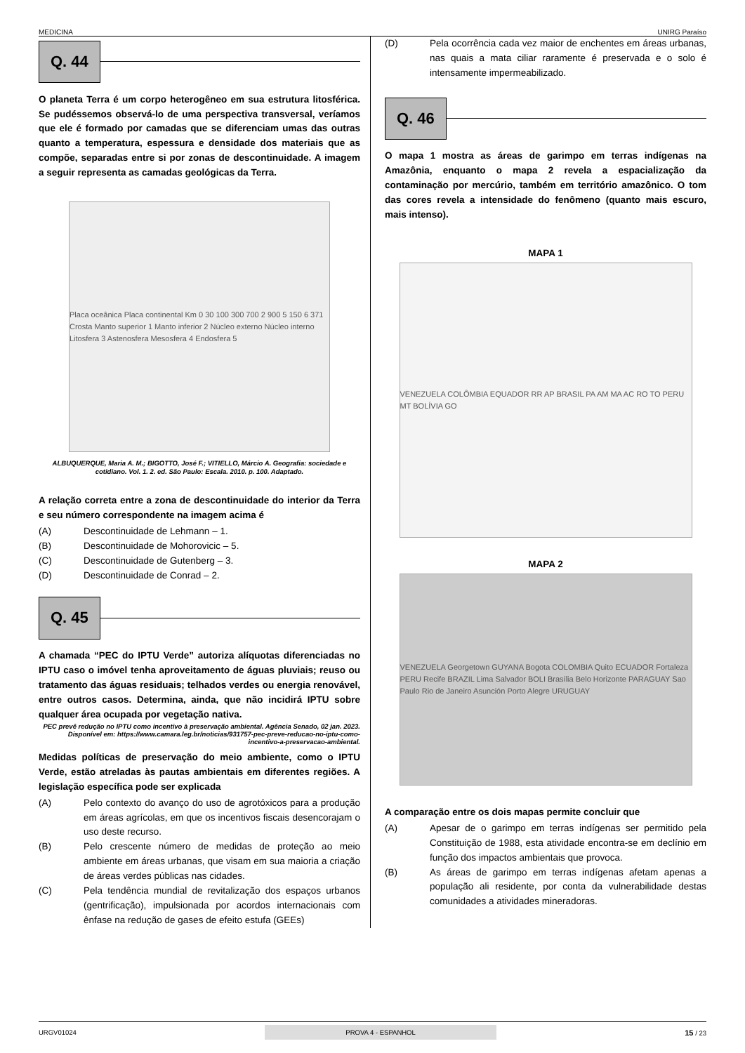MEDICINA UNIRG Paraíso
Q. 44
O planeta Terra é um corpo heterogêneo em sua estrutura litosférica. Se pudéssemos observá-lo de uma perspectiva transversal, veríamos que ele é formado por camadas que se diferenciam umas das outras quanto a temperatura, espessura e densidade dos materiais que as compõe, separadas entre si por zonas de descontinuidade. A imagem a seguir representa as camadas geológicas da Terra.
Placa oceânica Placa continental Km 0 30 100 300 700 2 900 5 150 6 371 Crosta Manto superior 1 Manto inferior 2 Núcleo externo Núcleo interno Litosfera 3 Astenosfera Mesosfera 4 Endosfera 5
ALBUQUERQUE, Maria A. M.; BIGOTTO, José F.; VITIELLO, Márcio A. Geografia: sociedade e cotidiano. Vol. 1. 2. ed. São Paulo: Escala. 2010. p. 100. Adaptado.
A relação correta entre a zona de descontinuidade do interior da Terra e seu número correspondente na imagem acima é
(A) Descontinuidade de Lehmann – 1.
(B) Descontinuidade de Mohorovicic – 5.
(C) Descontinuidade de Gutenberg – 3.
(D) Descontinuidade de Conrad – 2.
Q. 45
A chamada “PEC do IPTU Verde” autoriza alíquotas diferenciadas no IPTU caso o imóvel tenha aproveitamento de águas pluviais; reuso ou tratamento das águas residuais; telhados verdes ou energia renovável, entre outros casos. Determina, ainda, que não incidirá IPTU sobre qualquer área ocupada por vegetação nativa.
PEC prevê redução no IPTU como incentivo à preservação ambiental. Agência Senado, 02 jan. 2023.
Disponível em: https://www.camara.leg.br/noticias/931757-pec-preve-reducao-no-iptu-como-incentivo-a-preservacao-ambiental.
Medidas políticas de preservação do meio ambiente, como o IPTU Verde, estão atreladas às pautas ambientais em diferentes regiões. A legislação específica pode ser explicada
(A) Pelo contexto do avanço do uso de agrotóxicos para a produção em áreas agrícolas, em que os incentivos fiscais desencorajam o uso deste recurso.
(B) Pelo crescente número de medidas de proteção ao meio ambiente em áreas urbanas, que visam em sua maioria a criação de áreas verdes públicas nas cidades.
(C) Pela tendência mundial de revitalização dos espaços urbanos (gentrificação), impulsionada por acordos internacionais com ênfase na redução de gases de efeito estufa (GEEs)
(D) Pela ocorrência cada vez maior de enchentes em áreas urbanas, nas quais a mata ciliar raramente é preservada e o solo é intensamente impermeabilizado.
Q. 46
O mapa 1 mostra as áreas de garimpo em terras indígenas na Amazônia, enquanto o mapa 2 revela a espacialização da contaminação por mercúrio, também em território amazônico. O tom das cores revela a intensidade do fenômeno (quanto mais escuro, mais intenso).
MAPA 1
VENEZUELA COLÔMBIA EQUADOR RR AP BRASIL PA AM MA AC RO TO PERU MT BOLÍVIA GO
MAPA 2
VENEZUELA Georgetown GUYANA Bogota COLOMBIA Quito ECUADOR Fortaleza PERU Recife BRAZIL Lima Salvador BOLI Brasília Belo Horizonte PARAGUAY Sao Paulo Rio de Janeiro Asunción Porto Alegre URUGUAY
A comparação entre os dois mapas permite concluir que
(A) Apesar de o garimpo em terras indígenas ser permitido pela Constituição de 1988, esta atividade encontra-se em declínio em função dos impactos ambientais que provoca.
(B) As áreas de garimpo em terras indígenas afetam apenas a população ali residente, por conta da vulnerabilidade destas comunidades a atividades mineradoras.
URGV01024 PROVA 4 - ESPANHOL 15 / 23